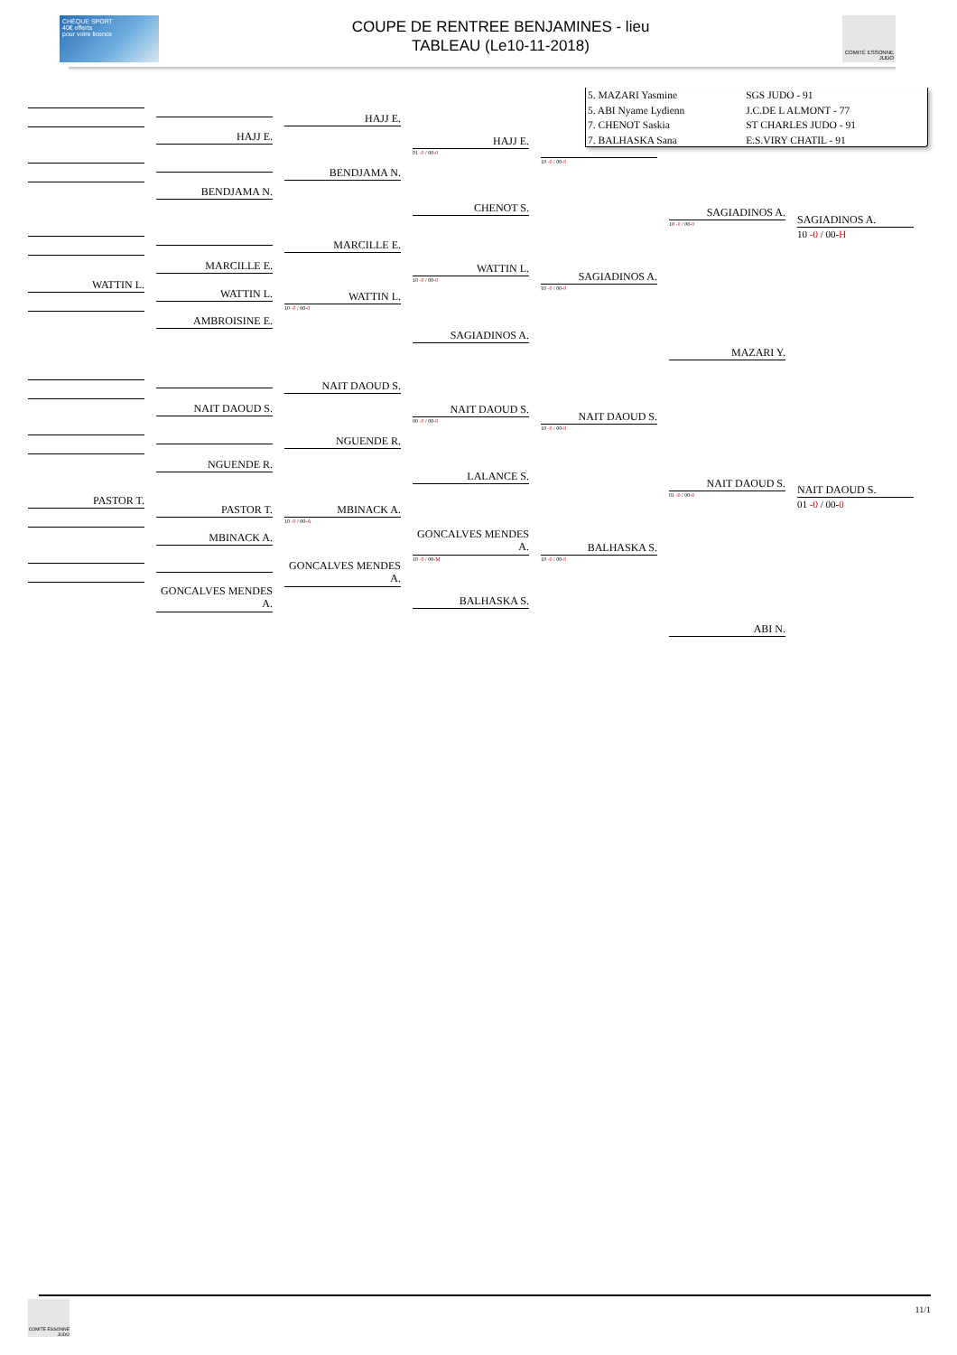CHÈQUE SPORT
40€ offerts
pour votre licence
COUPE DE RENTREE BENJAMINES - lieu
TABLEAU (Le10-11-2018)
COMITÉ ESSONNE
JUDO
WATTIN L.
PASTOR T.
HAJJ E.
BENDJAMA N.
MARCILLE E.
WATTIN L.
AMBROISINE E.
NAIT DAOUD S.
NGUENDE R.
PASTOR T.
MBINACK A.
GONCALVES MENDES A.
HAJJ E.
BENDJAMA N.
MARCILLE E.
WATTIN L.
10 -0 / 00-0
NAIT DAOUD S.
NGUENDE R.
MBINACK A.
10 -0 / 00-A
GONCALVES MENDES A.
HAJJ E.
01 -0 / 00-0
CHENOT S.
WATTIN L.
10 -0 / 00-0
SAGIADINOS A.
NAIT DAOUD S.
00 -0 / 00-0
LALANCE S.
GONCALVES MENDES A.
10 -0 / 00-M
BALHASKA S.
| 5. MAZARI Yasmine | SGS JUDO - 91 |
| 5. ABI Nyame Lydienn | J.C.DE L ALMONT - 77 |
| 7. CHENOT Saskia | ST CHARLES JUDO - 91 |
| 7. BALHASKA Sana | E.S.VIRY CHATIL - 91 |
10 -0 / 00-0
SAGIADINOS A.
10 -0 / 00-0
NAIT DAOUD S.
10 -0 / 00-0
BALHASKA S.
10 -0 / 00-0
SAGIADINOS A.
10 -0 / 00-0
MAZARI Y.
NAIT DAOUD S.
01 -0 / 00-0
ABI N.
SAGIADINOS A.
10 -0 / 00-H
NAIT DAOUD S.
01 -0 / 00-0
COMITÉ ESSONNE
JUDO
11/1